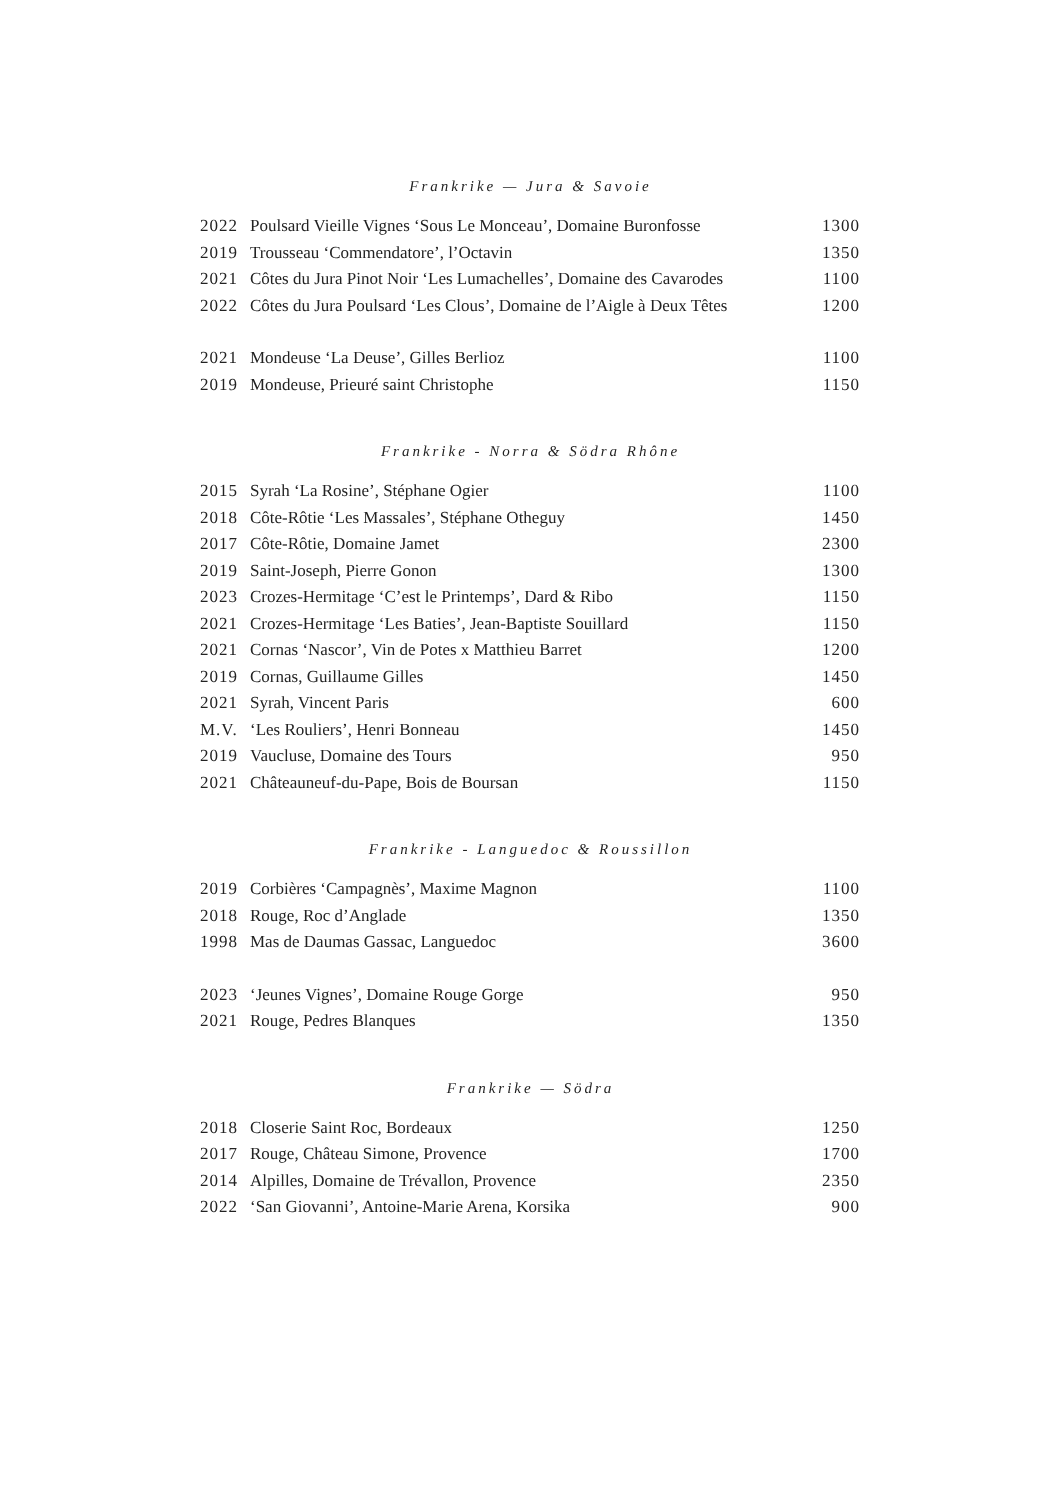Frankrike — Jura & Savoie
| 2022 | Poulsard Vieille Vignes ‘Sous Le Monceau’, Domaine Buronfosse | 1300 |
| 2019 | Trousseau ‘Commendatore’, l’Octavin | 1350 |
| 2021 | Côtes du Jura Pinot Noir ‘Les Lumachelles’, Domaine des Cavarodes | 1100 |
| 2022 | Côtes du Jura Poulsard ‘Les Clous’, Domaine de l’Aigle à Deux Têtes | 1200 |
| 2021 | Mondeuse ‘La Deuse’, Gilles Berlioz | 1100 |
| 2019 | Mondeuse, Prieuré saint Christophe | 1150 |
Frankrike - Norra & Södra Rhône
| 2015 | Syrah ‘La Rosine’, Stéphane Ogier | 1100 |
| 2018 | Côte-Rôtie ‘Les Massales’, Stéphane Otheguy | 1450 |
| 2017 | Côte-Rôtie, Domaine Jamet | 2300 |
| 2019 | Saint-Joseph, Pierre Gonon | 1300 |
| 2023 | Crozes-Hermitage ‘C’est le Printemps’, Dard & Ribo | 1150 |
| 2021 | Crozes-Hermitage ‘Les Baties’, Jean-Baptiste Souillard | 1150 |
| 2021 | Cornas ‘Nascor’, Vin de Potes x Matthieu Barret | 1200 |
| 2019 | Cornas, Guillaume Gilles | 1450 |
| 2021 | Syrah, Vincent Paris | 600 |
| M.V. | ‘Les Rouliers’, Henri Bonneau | 1450 |
| 2019 | Vaucluse, Domaine des Tours | 950 |
| 2021 | Châteauneuf-du-Pape, Bois de Boursan | 1150 |
Frankrike - Languedoc & Roussillon
| 2019 | Corbières ‘Campagnès’, Maxime Magnon | 1100 |
| 2018 | Rouge, Roc d’Anglade | 1350 |
| 1998 | Mas de Daumas Gassac, Languedoc | 3600 |
| 2023 | ‘Jeunes Vignes’, Domaine Rouge Gorge | 950 |
| 2021 | Rouge, Pedres Blanques | 1350 |
Frankrike — Södra
| 2018 | Closerie Saint Roc, Bordeaux | 1250 |
| 2017 | Rouge, Château Simone, Provence | 1700 |
| 2014 | Alpilles, Domaine de Trévallon, Provence | 2350 |
| 2022 | ‘San Giovanni’, Antoine-Marie Arena, Korsika | 900 |